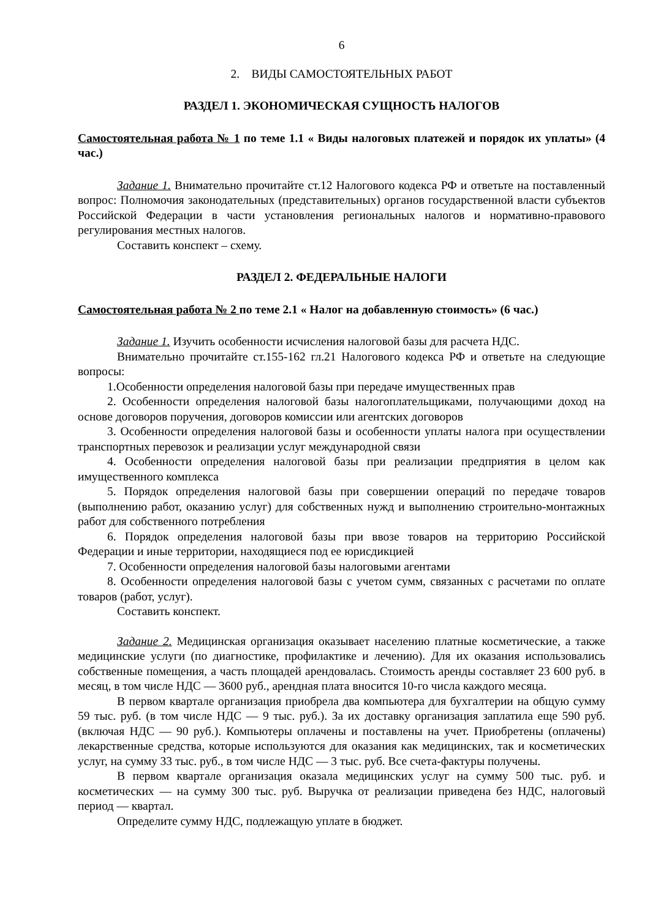6
2. ВИДЫ САМОСТОЯТЕЛЬНЫХ РАБОТ
РАЗДЕЛ 1. ЭКОНОМИЧЕСКАЯ СУЩНОСТЬ НАЛОГОВ
Самостоятельная работа № 1 по теме 1.1 « Виды налоговых платежей и порядок их уплаты» (4 час.)
Задание 1. Внимательно прочитайте ст.12 Налогового кодекса РФ и ответьте на поставленный вопрос: Полномочия законодательных (представительных) органов государственной власти субъектов Российской Федерации в части установления региональных налогов и нормативно-правового регулирования местных налогов.
Составить конспект – схему.
РАЗДЕЛ 2. ФЕДЕРАЛЬНЫЕ НАЛОГИ
Самостоятельная работа № 2 по теме 2.1 « Налог на добавленную стоимость» (6 час.)
Задание 1. Изучить особенности исчисления налоговой базы для расчета НДС.
Внимательно прочитайте ст.155-162 гл.21 Налогового кодекса РФ и ответьте на следующие вопросы:
1.Особенности определения налоговой базы при передаче имущественных прав
2. Особенности определения налоговой базы налогоплательщиками, получающими доход на основе договоров поручения, договоров комиссии или агентских договоров
3. Особенности определения налоговой базы и особенности уплаты налога при осуществлении транспортных перевозок и реализации услуг международной связи
4. Особенности определения налоговой базы при реализации предприятия в целом как имущественного комплекса
5. Порядок определения налоговой базы при совершении операций по передаче товаров (выполнению работ, оказанию услуг) для собственных нужд и выполнению строительно-монтажных работ для собственного потребления
6. Порядок определения налоговой базы при ввозе товаров на территорию Российской Федерации и иные территории, находящиеся под ее юрисдикцией
7. Особенности определения налоговой базы налоговыми агентами
8. Особенности определения налоговой базы с учетом сумм, связанных с расчетами по оплате товаров (работ, услуг).
Составить конспект.
Задание 2. Медицинская организация оказывает населению платные косметические, а также медицинские услуги (по диагностике, профилактике и лечению). Для их оказания использовались собственные помещения, а часть площадей арендовалась. Стоимость аренды составляет 23 600 руб. в месяц, в том числе НДС — 3600 руб., арендная плата вносится 10-го числа каждого месяца.
В первом квартале организация приобрела два компьютера для бухгалтерии на общую сумму 59 тыс. руб. (в том числе НДС — 9 тыс. руб.). За их доставку организация заплатила еще 590 руб. (включая НДС — 90 руб.). Компьютеры оплачены и поставлены на учет. Приобретены (оплачены) лекарственные средства, которые используются для оказания как медицинских, так и косметических услуг, на сумму 33 тыс. руб., в том числе НДС — 3 тыс. руб. Все счета-фактуры получены.
В первом квартале организация оказала медицинских услуг на сумму 500 тыс. руб. и косметических — на сумму 300 тыс. руб. Выручка от реализации приведена без НДС, налоговый период — квартал.
Определите сумму НДС, подлежащую уплате в бюджет.